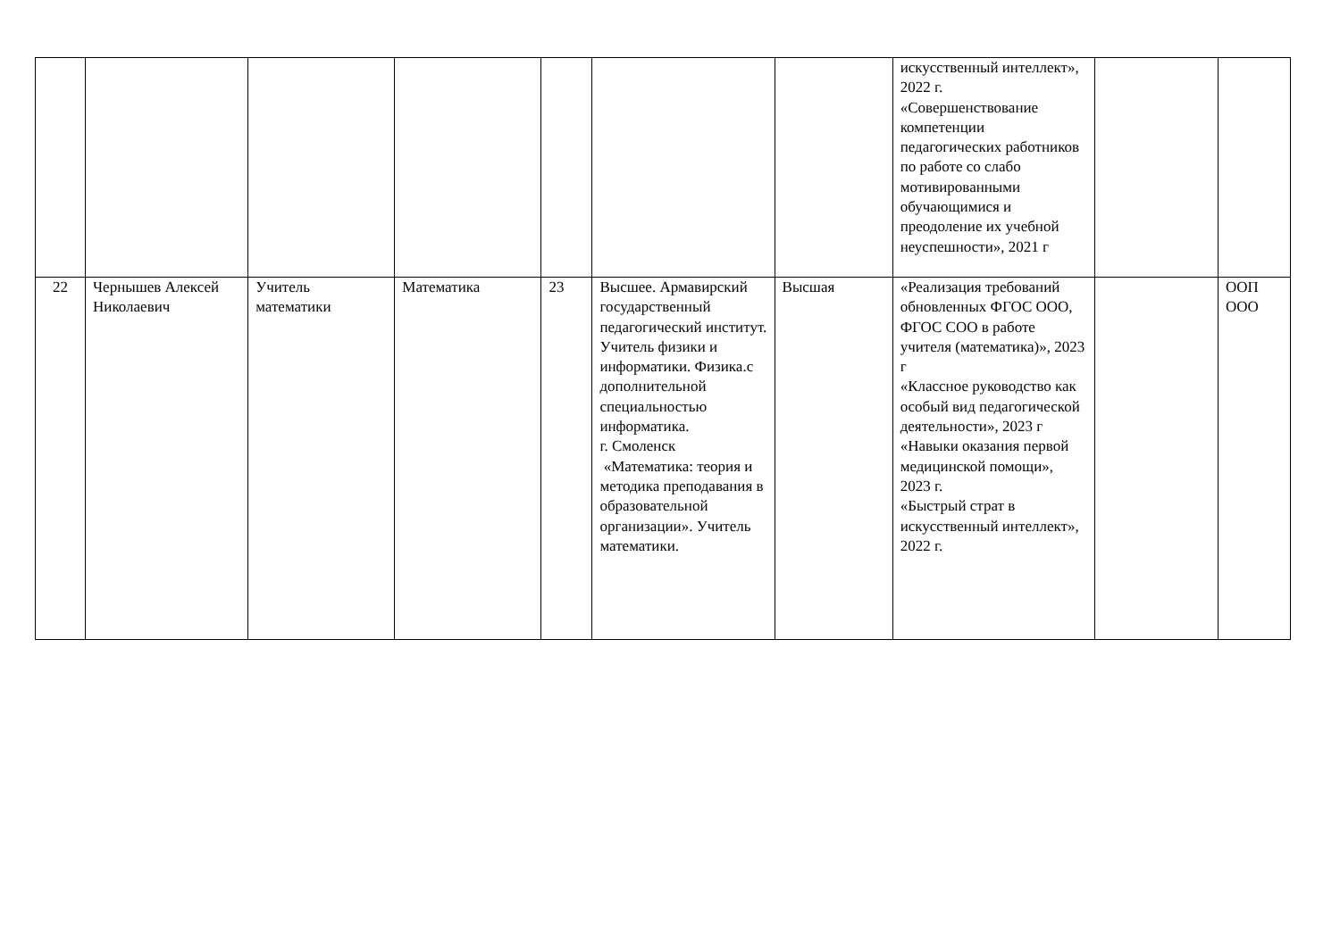| | | | | | | | искусственный интеллект», 2022 г. «Совершенствование компетенции педагогических работников по работе со слабо мотивированными обучающимися и преодоление их учебной неуспешности», 2021 г | | |
| 22 | Чернышев Алексей Николаевич | Учитель математики | Математика | 23 | Высшее. Армавирский государственный педагогический институт. Учитель физики и информатики. Физика.с дополнительной специальностью информатика. г. Смоленск «Математика: теория и методика преподавания в образовательной организации». Учитель математики. | Высшая | «Реализация требований обновленных ФГОС ООО, ФГОС СОО в работе учителя (математика)», 2023 г «Классное руководство как особый вид педагогической деятельности», 2023 г «Навыки оказания первой медицинской помощи», 2023 г. «Быстрый страт в искусственный интеллект», 2022 г. | | ООП ООО |